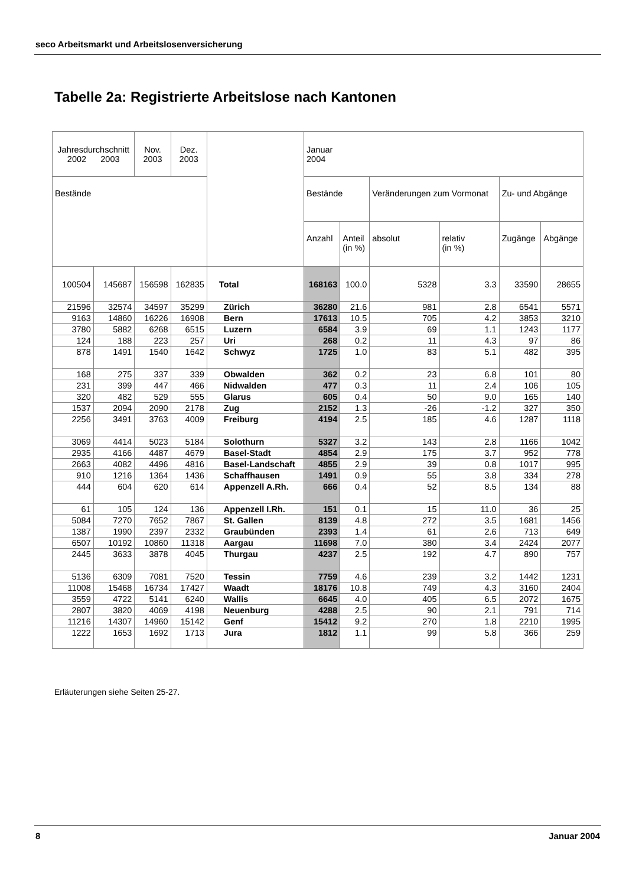seco Arbeitsmarkt und Arbeitslosenversicherung
Tabelle 2a: Registrierte Arbeitslose nach Kantonen
| Jahresdurchschnitt 2002 2003 | | Nov. 2003 | Dez. 2003 | | Januar 2004 | | | | | |
| --- | --- | --- | --- | --- | --- | --- | --- | --- | --- | --- |
| Bestände | | | | | Bestände | | Veränderungen zum Vormonat | | Zu- und Abgänge | |
| | | | | | Anzahl | Anteil (in %) | absolut | relativ (in %) | Zugänge | Abgänge |
| 100504 | 145687 | 156598 | 162835 | Total | 168163 | 100.0 | 5328 | 3.3 | 33590 | 28655 |
| 21596 | 32574 | 34597 | 35299 | Zürich | 36280 | 21.6 | 981 | 2.8 | 6541 | 5571 |
| 9163 | 14860 | 16226 | 16908 | Bern | 17613 | 10.5 | 705 | 4.2 | 3853 | 3210 |
| 3780 | 5882 | 6268 | 6515 | Luzern | 6584 | 3.9 | 69 | 1.1 | 1243 | 1177 |
| 124 | 188 | 223 | 257 | Uri | 268 | 0.2 | 11 | 4.3 | 97 | 86 |
| 878 | 1491 | 1540 | 1642 | Schwyz | 1725 | 1.0 | 83 | 5.1 | 482 | 395 |
| 168 | 275 | 337 | 339 | Obwalden | 362 | 0.2 | 23 | 6.8 | 101 | 80 |
| 231 | 399 | 447 | 466 | Nidwalden | 477 | 0.3 | 11 | 2.4 | 106 | 105 |
| 320 | 482 | 529 | 555 | Glarus | 605 | 0.4 | 50 | 9.0 | 165 | 140 |
| 1537 | 2094 | 2090 | 2178 | Zug | 2152 | 1.3 | -26 | -1.2 | 327 | 350 |
| 2256 | 3491 | 3763 | 4009 | Freiburg | 4194 | 2.5 | 185 | 4.6 | 1287 | 1118 |
| 3069 | 4414 | 5023 | 5184 | Solothurn | 5327 | 3.2 | 143 | 2.8 | 1166 | 1042 |
| 2935 | 4166 | 4487 | 4679 | Basel-Stadt | 4854 | 2.9 | 175 | 3.7 | 952 | 778 |
| 2663 | 4082 | 4496 | 4816 | Basel-Landschaft | 4855 | 2.9 | 39 | 0.8 | 1017 | 995 |
| 910 | 1216 | 1364 | 1436 | Schaffhausen | 1491 | 0.9 | 55 | 3.8 | 334 | 278 |
| 444 | 604 | 620 | 614 | Appenzell A.Rh. | 666 | 0.4 | 52 | 8.5 | 134 | 88 |
| 61 | 105 | 124 | 136 | Appenzell I.Rh. | 151 | 0.1 | 15 | 11.0 | 36 | 25 |
| 5084 | 7270 | 7652 | 7867 | St. Gallen | 8139 | 4.8 | 272 | 3.5 | 1681 | 1456 |
| 1387 | 1990 | 2397 | 2332 | Graubünden | 2393 | 1.4 | 61 | 2.6 | 713 | 649 |
| 6507 | 10192 | 10860 | 11318 | Aargau | 11698 | 7.0 | 380 | 3.4 | 2424 | 2077 |
| 2445 | 3633 | 3878 | 4045 | Thurgau | 4237 | 2.5 | 192 | 4.7 | 890 | 757 |
| 5136 | 6309 | 7081 | 7520 | Tessin | 7759 | 4.6 | 239 | 3.2 | 1442 | 1231 |
| 11008 | 15468 | 16734 | 17427 | Waadt | 18176 | 10.8 | 749 | 4.3 | 3160 | 2404 |
| 3559 | 4722 | 5141 | 6240 | Wallis | 6645 | 4.0 | 405 | 6.5 | 2072 | 1675 |
| 2807 | 3820 | 4069 | 4198 | Neuenburg | 4288 | 2.5 | 90 | 2.1 | 791 | 714 |
| 11216 | 14307 | 14960 | 15142 | Genf | 15412 | 9.2 | 270 | 1.8 | 2210 | 1995 |
| 1222 | 1653 | 1692 | 1713 | Jura | 1812 | 1.1 | 99 | 5.8 | 366 | 259 |
Erläuterungen siehe Seiten 25-27.
8 Januar 2004